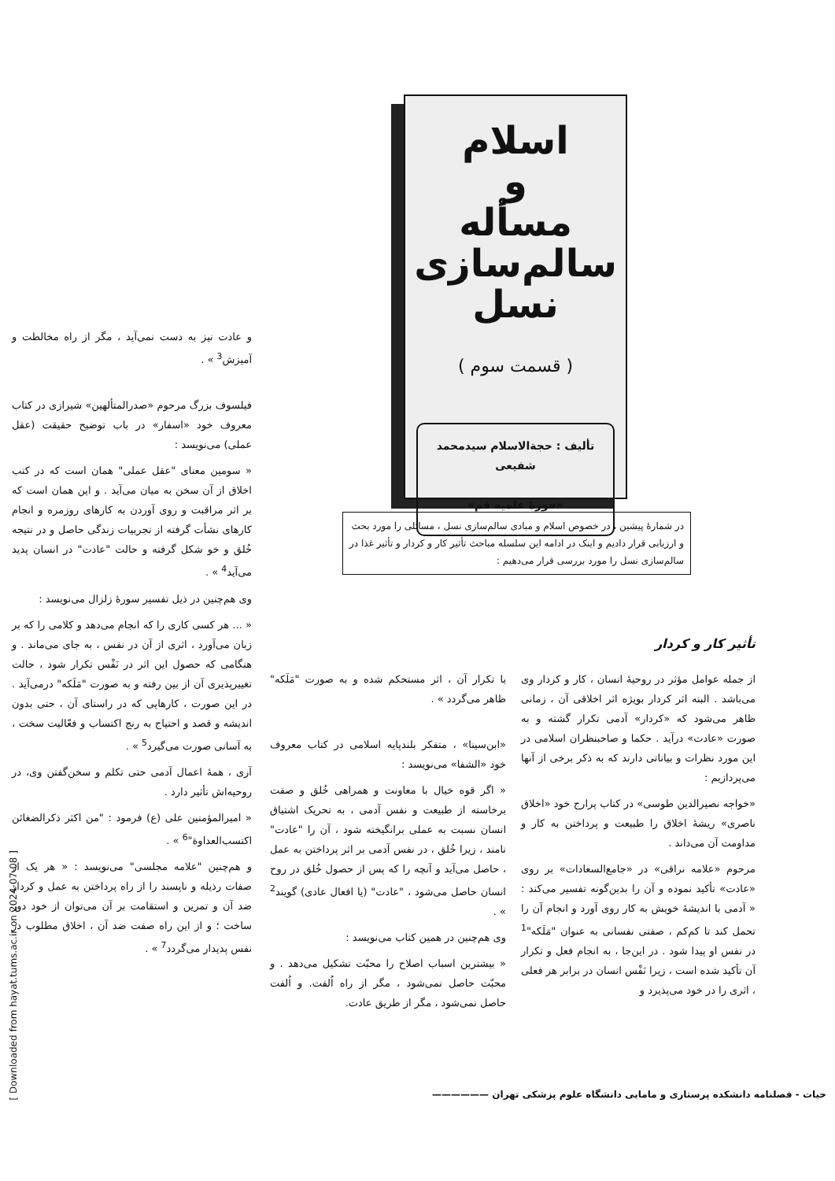اسلام
و
مسأله سالم‌سازی
نسل
( قسمت سوم )
تألیف : حجةالاسلام سیدمحمد شفیعی
«حوزهٔ علمیه قم»
در شمارهٔ پیشین ، در خصوص اسلام و مبادی سالم‌سازی نسل ، مسائلی را مورد بحث و ارزیابی قرار دادیم و اینک در ادامه این سلسله مباحث تأثیر کار و کردار و تأثیر غذا در سالم‌سازی نسل را مورد بررسی قرار می‌دهیم :
تأثیر کار و کردار
از جمله عوامل مؤثر در روحیهٔ انسان ، کار و کردار وی می‌باشد . البته اثر کردار بویژه اثر اخلاقی آن ، زمانی ظاهر می‌شود که «کردار» آدمی تکرار گشته و به صورت «عادت» درآید . حکما و صاحبنظران اسلامی در این مورد نظرات و بیاناتی دارند که به ذکر برخی از آنها می‌پردازیم :
«خواجه نصیرالدین طوسی» در کتاب پرارج خود «اخلاق ناصری» ریشهٔ اخلاق را طبیعت و پرداختن به کار و مداومت آن می‌داند .
مرحوم «علامه نراقی» در «جامع‌السعادات» بر روی «عادت» تأکید نموده و آن را بدین‌گونه تفسیر می‌کند : « آدمی با اندیشهٔ خویش به کار روی آورد و انجام آن را تحمل کند تا کم‌کم ، صفتی نفسانی به عنوان "مَلَکه"<sup>1</sup> در نفس او پیدا شود . در این‌جا ، به انجام فعل و تکرار آن تأکید شده است ، زیرا نَفْس انسان در برابر هر فعلی ، اثری را در خود می‌پذیرد و
با تکرار آن ، اثر مستحکم شده و به صورت "مَلَکه" ظاهر می‌گردد » .
«ابن‌سینا» ، متفکر بلندپایه اسلامی در کتاب معروف خود «الشفا» می‌نویسد :
« اگر قوه خیال با معاونت و همراهی خُلق و صفت برخاسته از طبیعت و نفس آدمی ، به تحریک اشتیاق انسان نسبت به عملی برانگیخته شود ، آن را "عادت" نامند ، زیرا خُلق ، در نفس آدمی بر اثر پرداختن به عمل ، حاصل می‌آید و آنچه را که پس از حصول خُلق در روح انسان حاصل می‌شود ، "عادت" (یا افعال عادی) گویند<sup>2</sup> » .
وی هم‌چنین در همین کتاب می‌نویسد :
« بیشترین اسباب اصلاح را محبّت تشکیل می‌دهد . و محبّت حاصل نمی‌شود ، مگر از راه اُلفت. و اُلفت حاصل نمی‌شود ، مگر از طریق عادت.
و عادت نیز به دست نمی‌آید ، مگر از راه مخالطت و آمیزش<sup>3</sup> » .
فیلسوف بزرگ مرحوم «صدرالمتألهین» شیرازی در کتاب معروف خود «اسفار» در باب توضیح حقیقت (عقل عملی) می‌نویسد :
« سومین معنای "عقل عملی" همان است که در کتب اخلاق از آن سخن به میان می‌آید . و این همان است که بر اثر مراقبت و روی آوردن به کارهای روزمره و انجام کارهای نشأت گرفته از تجربیات زندگی حاصل و در نتیجه خُلق و خو شکل گرفته و حالت "عادت" در انسان پدید می‌آید<sup>4</sup> » .
وی هم‌چنین در ذیل تفسیر سورهٔ زلزال می‌نویسد :
« ... هر کسی کاری را که انجام می‌دهد و کلامی را که بر زبان می‌آورد ، اثری از آن در نفس ، به جای می‌ماند . و هنگامی که حصول این اثر در نَفْس تکرار شود ، حالت تغییرپذیری آن از بین رفته و به صورت "مَلَکه" درمی‌آید . در این صورت ، کارهایی که در راستای آن ، حتی بدون اندیشه و قصد و احتیاج به رنج اکتساب و فعّالیت سخت ، به آسانی صورت می‌گیرد<sup>5</sup> » .
آری ، همهٔ اعمال آدمی حتی تکلم و سخن‌گفتن وی، در روحیه‌اش تأثیر دارد .
« امیرالمؤمنین علی (ع) فرمود : "من اکثر ذکرالضغائن اکتسب‌العداوة"<sup>6</sup> » .
و هم‌چنین "علامه مجلسی" می‌نویسد : « هر یک از صفات رذیله و ناپسند را از راه پرداختن به عمل و کردار ضد آن و تمرین و استقامت بر آن می‌توان از خود دور ساخت ؛ و از این راه صفت ضد آن ، اخلاق مطلوب در نفس پدیدار می‌گردد<sup>7</sup> » .
حیات - فصلنامه دانشکده پرستاری و مامایی دانشگاه علوم پزشکی تهران ——————
[ Downloaded from hayat.tums.ac.ir on 2024-07-08 ]